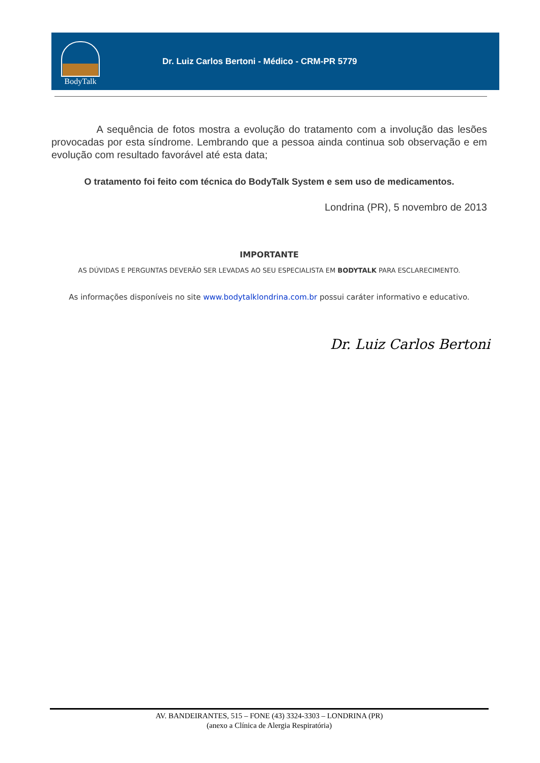BodyTalk
Dr. Luiz Carlos Bertoni - Médico - CRM-PR 5779
A sequência de fotos mostra a evolução do tratamento com a involução das lesões provocadas por esta síndrome. Lembrando que a pessoa ainda continua sob observação e em evolução com resultado favorável até esta data;
O tratamento foi feito com técnica do BodyTalk System e sem uso de medicamentos.
Londrina (PR), 5 novembro de 2013
IMPORTANTE
AS DÚVIDAS E PERGUNTAS DEVERÃO SER LEVADAS AO SEU ESPECIALISTA EM BODYTALK PARA ESCLARECIMENTO.
As informações disponíveis no site www.bodytalklondrina.com.br possui caráter informativo e educativo.
Dr. Luiz Carlos Bertoni
AV. BANDEIRANTES, 515 – FONE (43) 3324-3303 – LONDRINA (PR)
(anexo a Clínica de Alergia Respiratória)